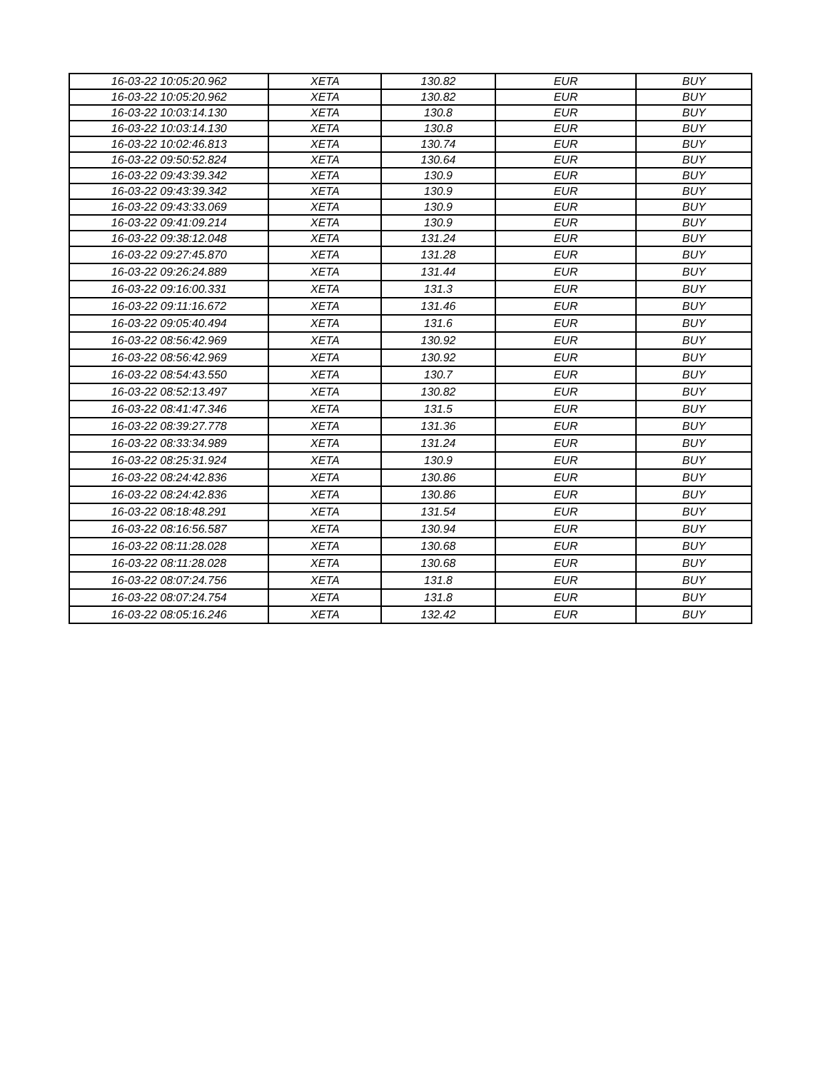| 16-03-22 10:05:20.962 | XETA | 130.82 | EUR | BUY |
| 16-03-22 10:05:20.962 | XETA | 130.82 | EUR | BUY |
| 16-03-22 10:03:14.130 | XETA | 130.8 | EUR | BUY |
| 16-03-22 10:03:14.130 | XETA | 130.8 | EUR | BUY |
| 16-03-22 10:02:46.813 | XETA | 130.74 | EUR | BUY |
| 16-03-22 09:50:52.824 | XETA | 130.64 | EUR | BUY |
| 16-03-22 09:43:39.342 | XETA | 130.9 | EUR | BUY |
| 16-03-22 09:43:39.342 | XETA | 130.9 | EUR | BUY |
| 16-03-22 09:43:33.069 | XETA | 130.9 | EUR | BUY |
| 16-03-22 09:41:09.214 | XETA | 130.9 | EUR | BUY |
| 16-03-22 09:38:12.048 | XETA | 131.24 | EUR | BUY |
| 16-03-22 09:27:45.870 | XETA | 131.28 | EUR | BUY |
| 16-03-22 09:26:24.889 | XETA | 131.44 | EUR | BUY |
| 16-03-22 09:16:00.331 | XETA | 131.3 | EUR | BUY |
| 16-03-22 09:11:16.672 | XETA | 131.46 | EUR | BUY |
| 16-03-22 09:05:40.494 | XETA | 131.6 | EUR | BUY |
| 16-03-22 08:56:42.969 | XETA | 130.92 | EUR | BUY |
| 16-03-22 08:56:42.969 | XETA | 130.92 | EUR | BUY |
| 16-03-22 08:54:43.550 | XETA | 130.7 | EUR | BUY |
| 16-03-22 08:52:13.497 | XETA | 130.82 | EUR | BUY |
| 16-03-22 08:41:47.346 | XETA | 131.5 | EUR | BUY |
| 16-03-22 08:39:27.778 | XETA | 131.36 | EUR | BUY |
| 16-03-22 08:33:34.989 | XETA | 131.24 | EUR | BUY |
| 16-03-22 08:25:31.924 | XETA | 130.9 | EUR | BUY |
| 16-03-22 08:24:42.836 | XETA | 130.86 | EUR | BUY |
| 16-03-22 08:24:42.836 | XETA | 130.86 | EUR | BUY |
| 16-03-22 08:18:48.291 | XETA | 131.54 | EUR | BUY |
| 16-03-22 08:16:56.587 | XETA | 130.94 | EUR | BUY |
| 16-03-22 08:11:28.028 | XETA | 130.68 | EUR | BUY |
| 16-03-22 08:11:28.028 | XETA | 130.68 | EUR | BUY |
| 16-03-22 08:07:24.756 | XETA | 131.8 | EUR | BUY |
| 16-03-22 08:07:24.754 | XETA | 131.8 | EUR | BUY |
| 16-03-22 08:05:16.246 | XETA | 132.42 | EUR | BUY |